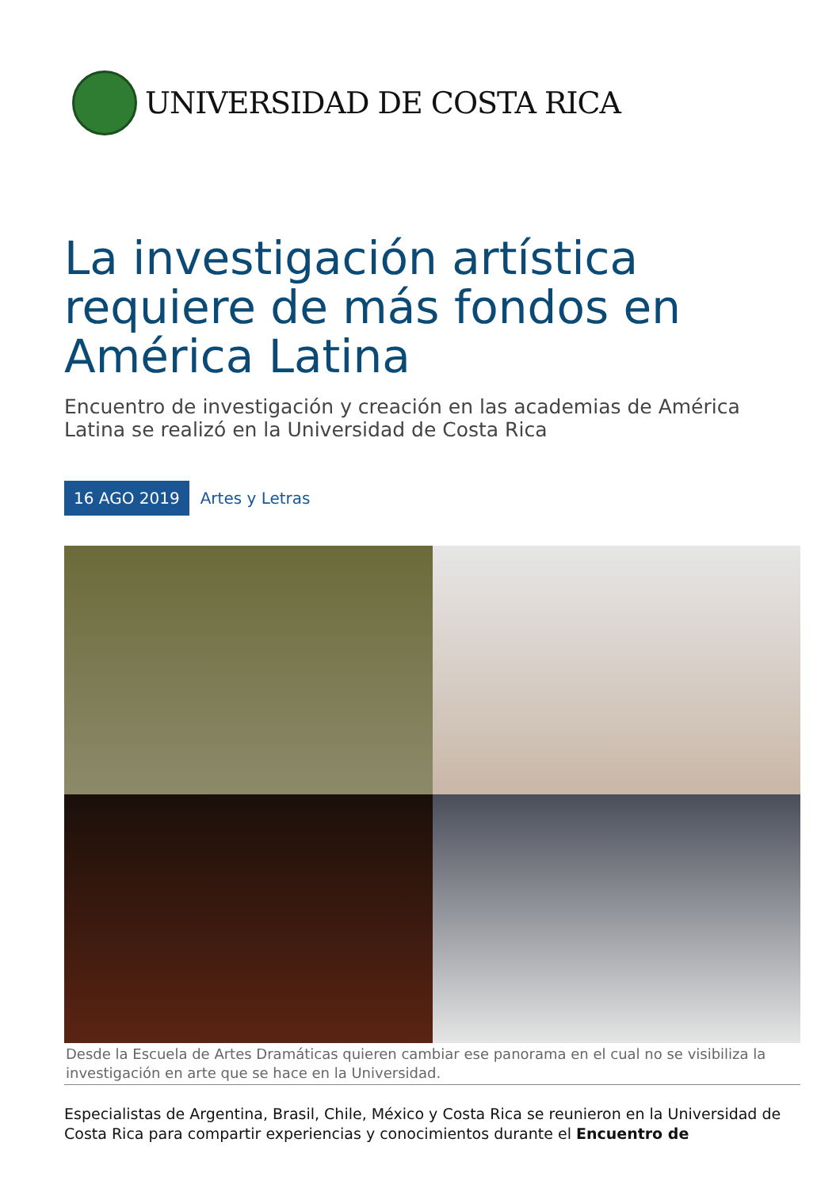UNIVERSIDAD DE COSTA RICA
La investigación artística requiere de más fondos en América Latina
Encuentro de investigación y creación en las academias de América Latina se realizó en la Universidad de Costa Rica
16 AGO 2019 Artes y Letras
Desde la Escuela de Artes Dramáticas quieren cambiar ese panorama en el cual no se visibiliza la investigación en arte que se hace en la Universidad.
Especialistas de Argentina, Brasil, Chile, México y Costa Rica se reunieron en la Universidad de Costa Rica para compartir experiencias y conocimientos durante el Encuentro de